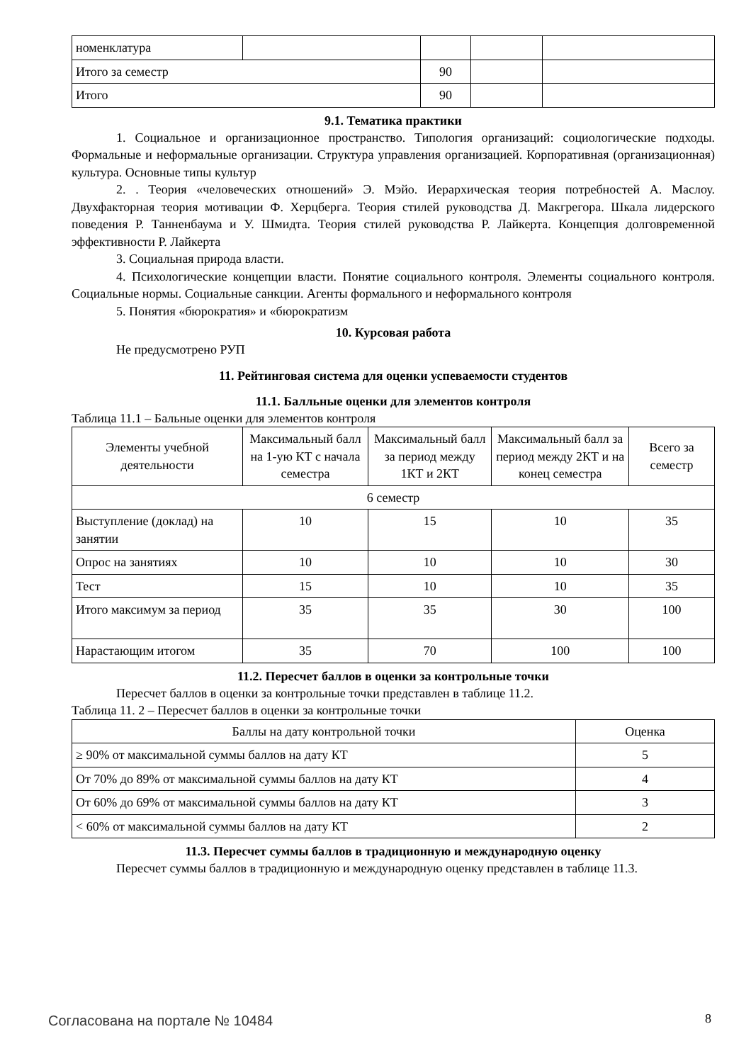| номенклатура | | | | |
| Итого за семестр | | 90 | | |
| Итого | | 90 | | |
9.1. Тематика практики
1. Социальное и организационное пространство. Типология организаций: социологические подходы. Формальные и неформальные организации. Структура управления организацией. Корпоративная (организационная) культура. Основные типы культур
2. . Теория «человеческих отношений» Э. Мэйо. Иерархическая теория потребностей А. Маслоу. Двухфакторная теория мотивации Ф. Херцберга. Теория стилей руководства Д. Макгрегора. Шкала лидерского поведения Р. Танненбаума и У. Шмидта. Теория стилей руководства Р. Лайкерта. Концепция долговременной эффективности Р. Лайкерта
3. Социальная природа власти.
4. Психологические концепции власти. Понятие социального контроля. Элементы социального контроля. Социальные нормы. Социальные санкции. Агенты формального и неформального контроля
5. Понятия «бюрократия» и «бюрократизм
10. Курсовая работа
Не предусмотрено РУП
11. Рейтинговая система для оценки успеваемости студентов
11.1. Балльные оценки для элементов контроля
Таблица 11.1 – Бальные оценки для элементов контроля
| Элементы учебной деятельности | Максимальный балл на 1-ую КТ с начала семестра | Максимальный балл за период между 1КТ и 2КТ | Максимальный балл за период между 2КТ и на конец семестра | Всего за семестр |
| --- | --- | --- | --- | --- |
| 6 семестр | | | | |
| Выступление (доклад) на занятии | 10 | 15 | 10 | 35 |
| Опрос на занятиях | 10 | 10 | 10 | 30 |
| Тест | 15 | 10 | 10 | 35 |
| Итого максимум за период | 35 | 35 | 30 | 100 |
| Нарастающим итогом | 35 | 70 | 100 | 100 |
11.2. Пересчет баллов в оценки за контрольные точки
Пересчет баллов в оценки за контрольные точки представлен в таблице 11.2.
Таблица 11. 2 – Пересчет баллов в оценки за контрольные точки
| Баллы на дату контрольной точки | Оценка |
| ≥ 90% от максимальной суммы баллов на дату КТ | 5 |
| От 70% до 89% от максимальной суммы баллов на дату КТ | 4 |
| От 60% до 69% от максимальной суммы баллов на дату КТ | 3 |
| < 60% от максимальной суммы баллов на дату КТ | 2 |
11.3. Пересчет суммы баллов в традиционную и международную оценку
Пересчет суммы баллов в традиционную и международную оценку представлен в таблице 11.3.
Согласована на портале № 10484 8